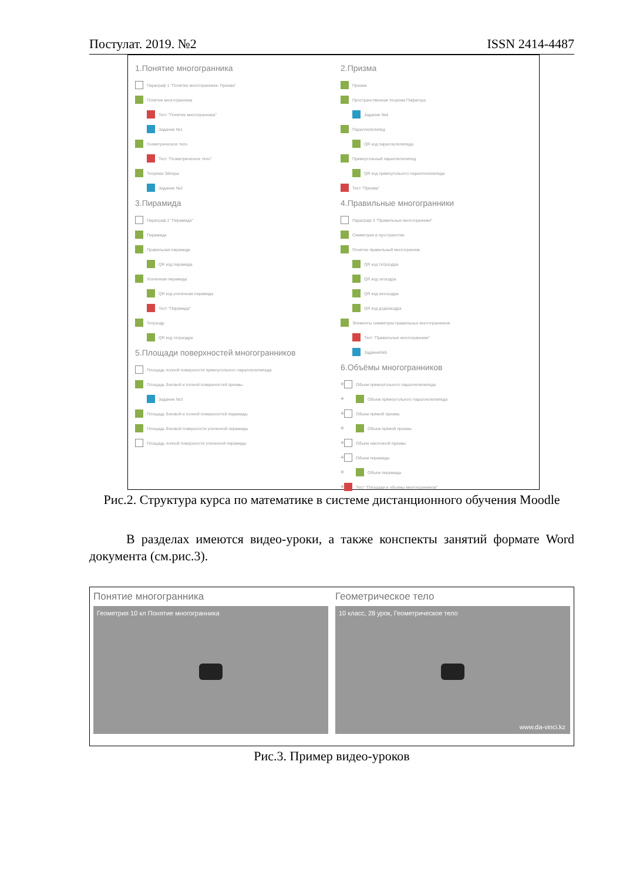Постулат. 2019. №2 ISSN 2414-4487
1.Понятие многогранника
Параграф 1 "Понятие многогранника. Призма"
Понятие многогранника
Тест "Понятие многогранника"
Задание №1
Геометрическое тело
Тест "Геометрическое тело"
Теорема Эйлера
Задание №2
3.Пирамида
Параграф 2 "Пирамида"
Пирамида
Правильная пирамида
QR код пирамида
Усеченная пирамида
QR код усеченная пирамида
Тест "Пирамида"
Тетраэдр
QR код тетраэдра
5.Площади поверхностей многогранников
Площадь полной поверхности прямоугольного параллелепипеда
Площадь боковой и полной поверхностей призмы
Задание №3
Площадь боковой и полной поверхностей пирамиды
Площадь боковой поверхности усеченной пирамиды
Площадь полной поверхности усеченной пирамиды
2.Призма
Призма
Пространственная теорема Пифагора
Задание №4
Параллелепипед
QR код параллелепипеда
Прямоугольный параллелепипед
QR код прямоугольного параллелепипеда
Тест "Призма"
4.Правильные многогранники
Параграф 3 "Правильные многогранники"
Симметрия в пространстве
Понятие правильный многогранник
QR код тетраэдра
QR код октаэдра
QR код икосаэдра
QR код додекаэдра
Элементы симметрии правильных многогранников
Тест "Правильные многогранники"
Задание№5
6.Объёмы многогранников
✣ Объем прямоугольного параллелепипеда
✣ Объем прямоугольного параллелепипеда
✣ Объем прямой призмы
✣ Объем прямой призмы
✣ Объем наклонной призмы
✣ Объем пирамиды
✣ Объем пирамиды
✣ Тест "Площади и объемы многогранников"
Рис.2. Структура курса по математике в системе дистанционного обучения Moodle
В разделах имеются видео-уроки, а также конспекты занятий формате Word документа (см.рис.3).
Понятие многогранника
Геометрия 10 кл Понятие многогранника
Геометрическое тело
10 класс, 28 урок, Геометрическое тело
www.da-vinci.kz
Рис.3. Пример видео-уроков